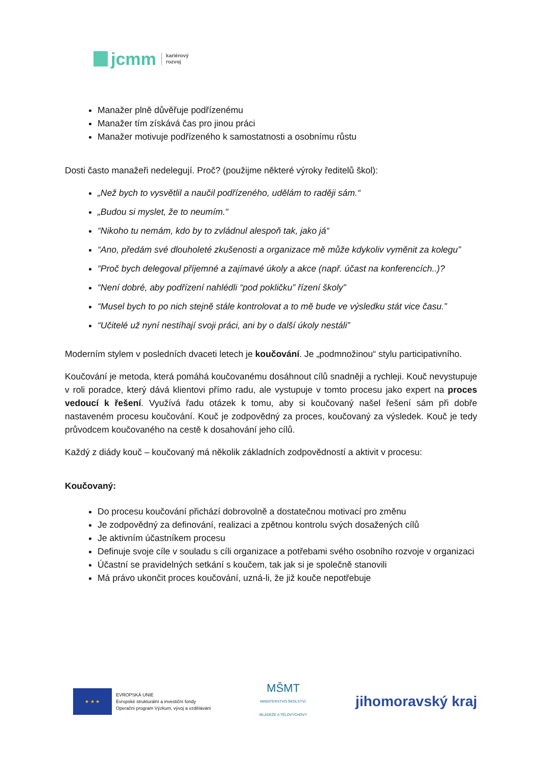jcmm
kariérový
rozvoj
Manažer plně důvěřuje podřízenému
Manažer tím získává čas pro jinou práci
Manažer motivuje podřízeného k samostatnosti a osobnímu růstu
Dosti často manažeři nedelegují. Proč? (použijme některé výroky ředitelů škol):
„Než bych to vysvětlil a naučil podřízeného, udělám to raději sám.“
„Budou si myslet, že to neumím.“
“Nikoho tu nemám, kdo by to zvládnul alespoň tak, jako já“
“Ano, předám své dlouholeté zkušenosti a organizace mě může kdykoliv vyměnit za kolegu”
“Proč bych delegoval příjemné a zajímavé úkoly a akce (např. účast na konferencích..)?
“Není dobré, aby podřízení nahlédli “pod pokličku” řízení školy”
“Musel bych to po nich stejně stále kontrolovat a to mě bude ve výsledku stát vice času.”
“Učitelé už nyní nestíhají svoji práci, ani by o další úkoly nestáli”
Moderním stylem v posledních dvaceti letech je koučování. Je „podmnožinou“ stylu participativního.
Koučování je metoda, která pomáhá koučovanému dosáhnout cílů snadněji a rychleji. Kouč nevystupuje v roli poradce, který dává klientovi přímo radu, ale vystupuje v tomto procesu jako expert na proces vedoucí k řešení. Využívá řadu otázek k tomu, aby si koučovaný našel řešení sám při dobře nastaveném procesu koučování. Kouč je zodpovědný za proces, koučovaný za výsledek. Kouč je tedy průvodcem koučovaného na cestě k dosahování jeho cílů.
Každý z diády kouč – koučovaný má několik základních zodpovědností a aktivit v procesu:
Koučovaný:
Do procesu koučování přichází dobrovolně a dostatečnou motivací pro změnu
Je zodpovědný za definování, realizaci a zpětnou kontrolu svých dosažených cílů
Je aktivním účastníkem procesu
Definuje svoje cíle v souladu s cíli organizace a potřebami svého osobního rozvoje v organizaci
Účastní se pravidelných setkání s koučem, tak jak si je společně stanovili
Má právo ukončit proces koučování, uzná-li, že již kouče nepotřebuje
★ ★ ★
EVROPSKÁ UNIE
Evropské strukturální a investiční fondy
Operační program Výzkum, vývoj a vzdělávání
MŠMT
MINISTERSTVO ŠKOLSTVÍ,
MLÁDEŽE A TĚLOVÝCHOVY
jihomoravský kraj